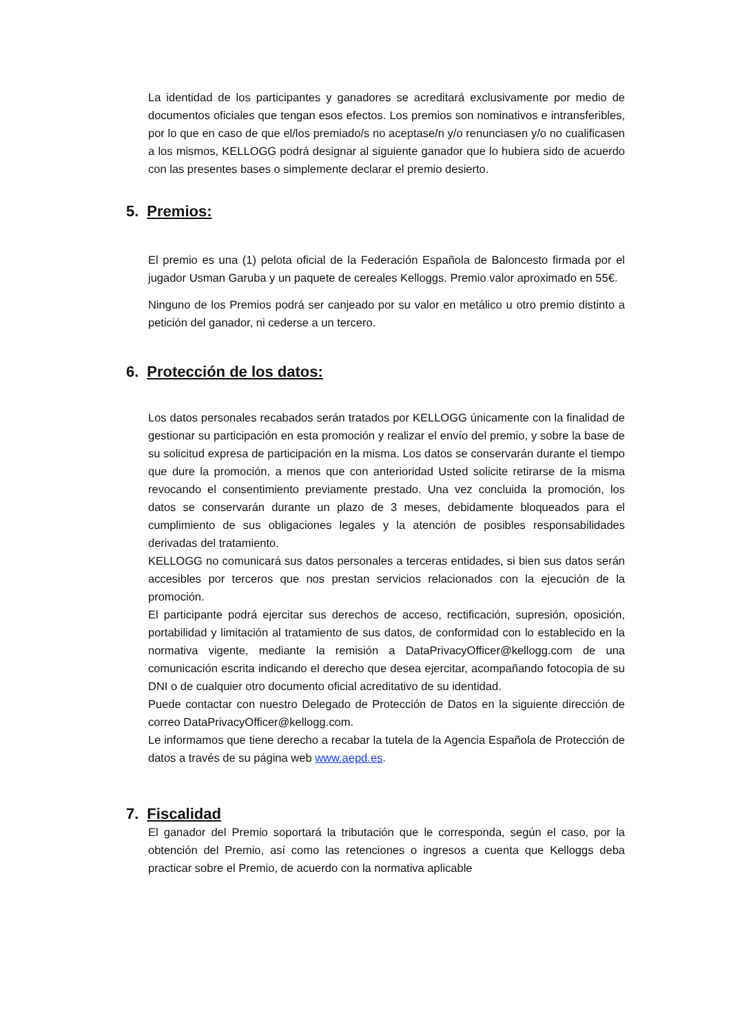La identidad de los participantes y ganadores se acreditará exclusivamente por medio de documentos oficiales que tengan esos efectos. Los premios son nominativos e intransferibles, por lo que en caso de que el/los premiado/s no aceptase/n y/o renunciasen y/o no cualificasen a los mismos, KELLOGG podrá designar al siguiente ganador que lo hubiera sido de acuerdo con las presentes bases o simplemente declarar el premio desierto.
5. Premios:
El premio es una (1) pelota oficial de la Federación Española de Baloncesto firmada por el jugador Usman Garuba y un paquete de cereales Kelloggs. Premio valor aproximado en 55€.
Ninguno de los Premios podrá ser canjeado por su valor en metálico u otro premio distinto a petición del ganador, ni cederse a un tercero.
6. Protección de los datos:
Los datos personales recabados serán tratados por KELLOGG únicamente con la finalidad de gestionar su participación en esta promoción y realizar el envío del premio, y sobre la base de su solicitud expresa de participación en la misma. Los datos se conservarán durante el tiempo que dure la promoción, a menos que con anterioridad Usted solicite retirarse de la misma revocando el consentimiento previamente prestado. Una vez concluida la promoción, los datos se conservarán durante un plazo de 3 meses, debidamente bloqueados para el cumplimiento de sus obligaciones legales y la atención de posibles responsabilidades derivadas del tratamiento.
KELLOGG no comunicará sus datos personales a terceras entidades, si bien sus datos serán accesibles por terceros que nos prestan servicios relacionados con la ejecución de la promoción.
El participante podrá ejercitar sus derechos de acceso, rectificación, supresión, oposición, portabilidad y limitación al tratamiento de sus datos, de conformidad con lo establecido en la normativa vigente, mediante la remisión a DataPrivacyOfficer@kellogg.com de una comunicación escrita indicando el derecho que desea ejercitar, acompañando fotocopia de su DNI o de cualquier otro documento oficial acreditativo de su identidad.
Puede contactar con nuestro Delegado de Protección de Datos en la siguiente dirección de correo DataPrivacyOfficer@kellogg.com.
Le informamos que tiene derecho a recabar la tutela de la Agencia Española de Protección de datos a través de su página web www.aepd.es.
7. Fiscalidad
El ganador del Premio soportará la tributación que le corresponda, según el caso, por la obtención del Premio, así como las retenciones o ingresos a cuenta que Kelloggs deba practicar sobre el Premio, de acuerdo con la normativa aplicable